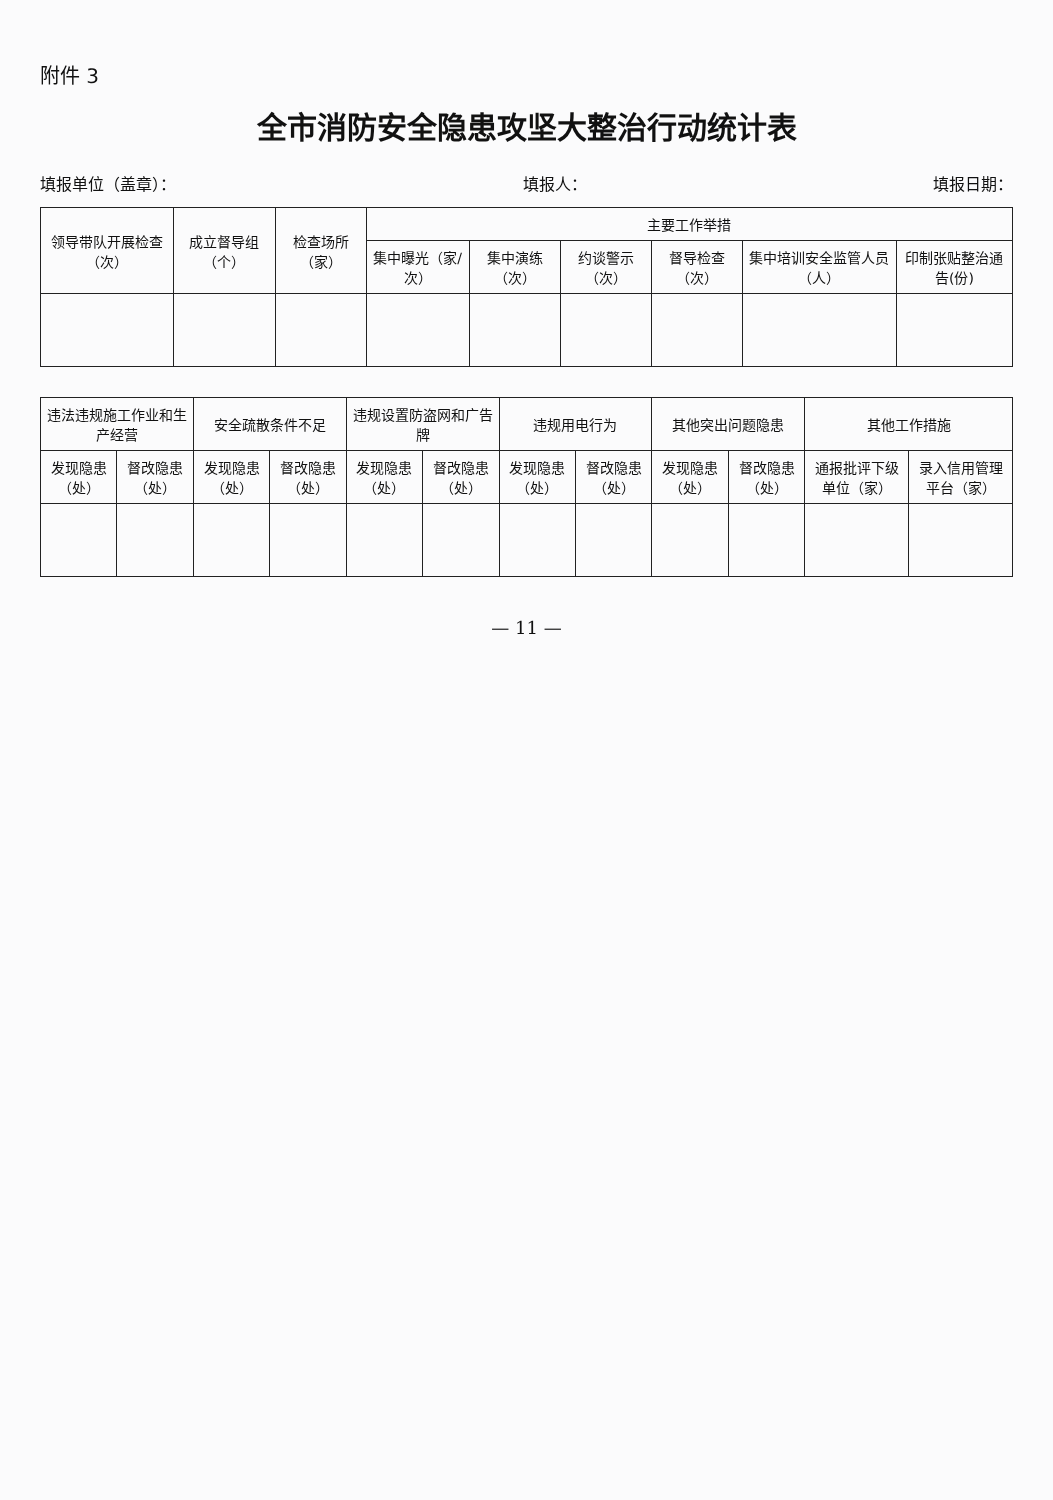附件 3
全市消防安全隐患攻坚大整治行动统计表
填报单位（盖章）： 填报人： 填报日期：
| 领导带队开展检查（次） | 成立督导组（个） | 检查场所（家） | 主要工作举措 | | | | | |
| --- | --- | --- | --- | --- | --- | --- | --- | --- |
| | | | 集中曝光（家/次） | 集中演练（次） | 约谈警示（次） | 督导检查（次） | 集中培训安全监管人员（人） | 印制张贴整治通告(份) |
| 违法违规施工作业和生产经营 | | 安全疏散条件不足 | | 违规设置防盗网和广告牌 | | 违规用电行为 | | 其他突出问题隐患 | | 其他工作措施 | |
| --- | --- | --- | --- | --- | --- | --- | --- | --- | --- | --- | --- |
| 发现隐患（处） | 督改隐患（处） | 发现隐患（处） | 督改隐患（处） | 发现隐患（处） | 督改隐患（处） | 发现隐患（处） | 督改隐患（处） | 发现隐患（处） | 督改隐患（处） | 通报批评下级单位（家） | 录入信用管理平台（家） |
— 11 —